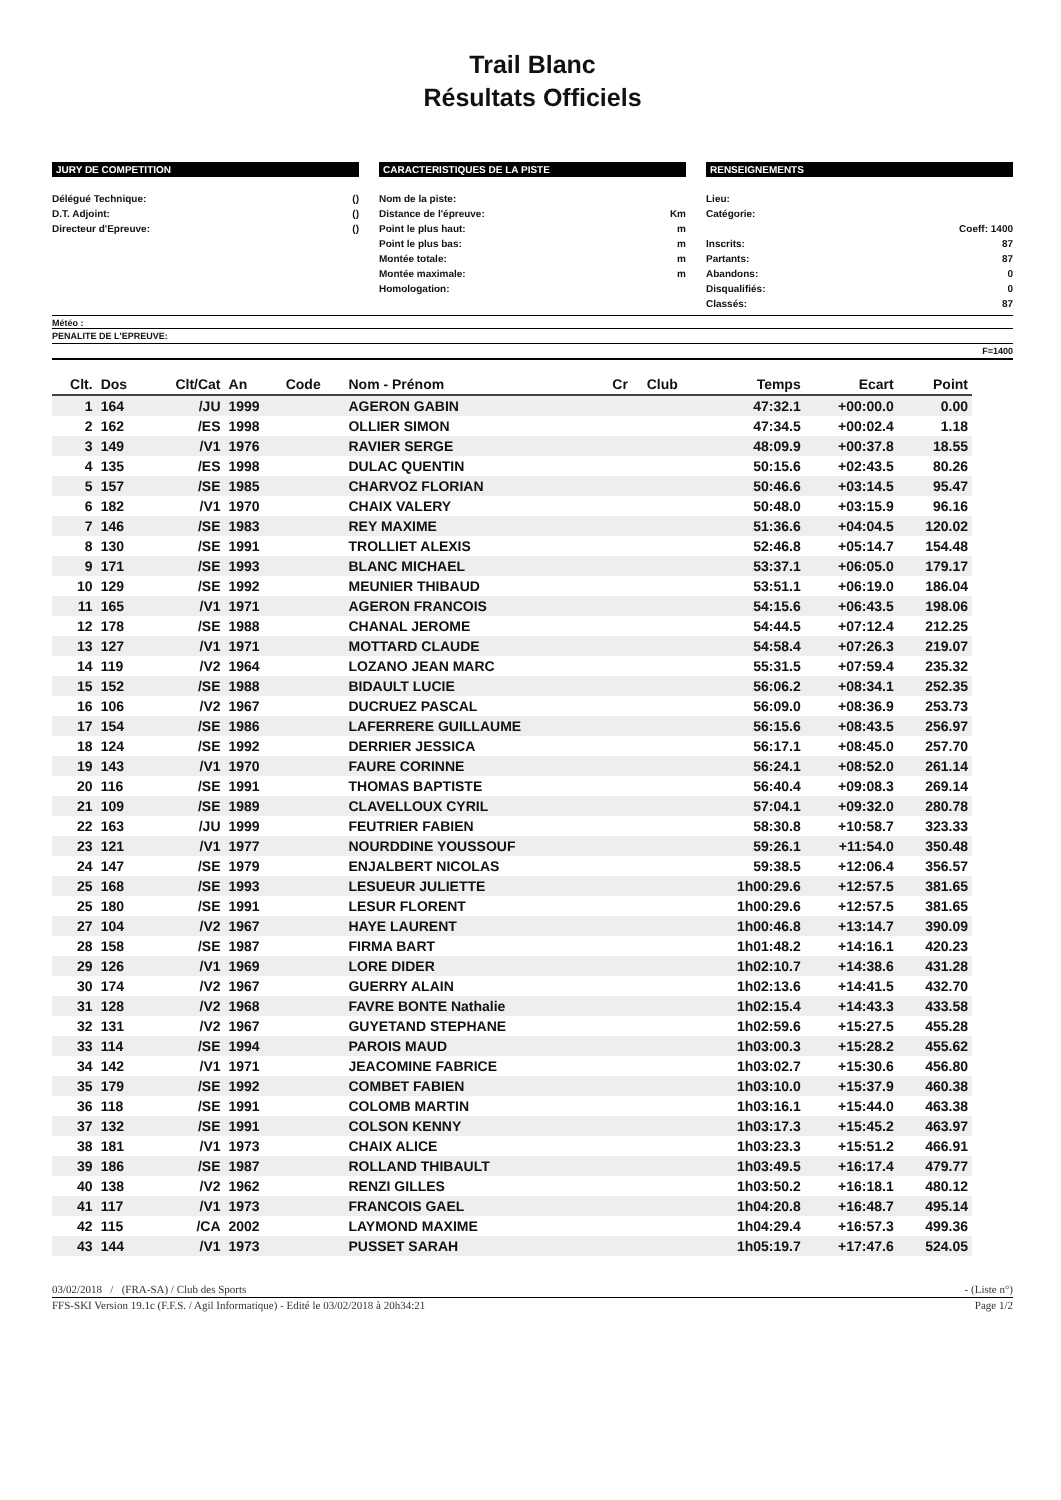Trail Blanc
Résultats Officiels
JURY DE COMPETITION
Délégué Technique: ()
D.T. Adjoint: ()
Directeur d'Epreuve: ()
CARACTERISTIQUES DE LA PISTE
Nom de la piste:
Distance de l'épreuve: Km
Point le plus haut: m
Point le plus bas: m
Montée totale: m
Montée maximale: m
Homologation:
RENSEIGNEMENTS
Lieu:
Catégorie:
Coeff: 1400
Inscrits: 87
Partants: 87
Abandons: 0
Disqualifiés: 0
Classés: 87
Météo :
PENALITE DE L'EPREUVE:
F=1400
| Clt. | Dos | Clt/Cat | An | Code | Nom - Prénom | Cr | Club | Temps | Ecart | Point |
| --- | --- | --- | --- | --- | --- | --- | --- | --- | --- | --- |
| 1 | 164 | /JU | 1999 | | AGERON GABIN | | | 47:32.1 | +00:00.0 | 0.00 |
| 2 | 162 | /ES | 1998 | | OLLIER SIMON | | | 47:34.5 | +00:02.4 | 1.18 |
| 3 | 149 | /V1 | 1976 | | RAVIER SERGE | | | 48:09.9 | +00:37.8 | 18.55 |
| 4 | 135 | /ES | 1998 | | DULAC QUENTIN | | | 50:15.6 | +02:43.5 | 80.26 |
| 5 | 157 | /SE | 1985 | | CHARVOZ FLORIAN | | | 50:46.6 | +03:14.5 | 95.47 |
| 6 | 182 | /V1 | 1970 | | CHAIX VALERY | | | 50:48.0 | +03:15.9 | 96.16 |
| 7 | 146 | /SE | 1983 | | REY MAXIME | | | 51:36.6 | +04:04.5 | 120.02 |
| 8 | 130 | /SE | 1991 | | TROLLIET ALEXIS | | | 52:46.8 | +05:14.7 | 154.48 |
| 9 | 171 | /SE | 1993 | | BLANC MICHAEL | | | 53:37.1 | +06:05.0 | 179.17 |
| 10 | 129 | /SE | 1992 | | MEUNIER THIBAUD | | | 53:51.1 | +06:19.0 | 186.04 |
| 11 | 165 | /V1 | 1971 | | AGERON FRANCOIS | | | 54:15.6 | +06:43.5 | 198.06 |
| 12 | 178 | /SE | 1988 | | CHANAL JEROME | | | 54:44.5 | +07:12.4 | 212.25 |
| 13 | 127 | /V1 | 1971 | | MOTTARD CLAUDE | | | 54:58.4 | +07:26.3 | 219.07 |
| 14 | 119 | /V2 | 1964 | | LOZANO JEAN MARC | | | 55:31.5 | +07:59.4 | 235.32 |
| 15 | 152 | /SE | 1988 | | BIDAULT LUCIE | | | 56:06.2 | +08:34.1 | 252.35 |
| 16 | 106 | /V2 | 1967 | | DUCRUEZ PASCAL | | | 56:09.0 | +08:36.9 | 253.73 |
| 17 | 154 | /SE | 1986 | | LAFERRERE GUILLAUME | | | 56:15.6 | +08:43.5 | 256.97 |
| 18 | 124 | /SE | 1992 | | DERRIER JESSICA | | | 56:17.1 | +08:45.0 | 257.70 |
| 19 | 143 | /V1 | 1970 | | FAURE CORINNE | | | 56:24.1 | +08:52.0 | 261.14 |
| 20 | 116 | /SE | 1991 | | THOMAS BAPTISTE | | | 56:40.4 | +09:08.3 | 269.14 |
| 21 | 109 | /SE | 1989 | | CLAVELLOUX CYRIL | | | 57:04.1 | +09:32.0 | 280.78 |
| 22 | 163 | /JU | 1999 | | FEUTRIER FABIEN | | | 58:30.8 | +10:58.7 | 323.33 |
| 23 | 121 | /V1 | 1977 | | NOURDDINE YOUSSOUF | | | 59:26.1 | +11:54.0 | 350.48 |
| 24 | 147 | /SE | 1979 | | ENJALBERT NICOLAS | | | 59:38.5 | +12:06.4 | 356.57 |
| 25 | 168 | /SE | 1993 | | LESUEUR JULIETTE | | | 1h00:29.6 | +12:57.5 | 381.65 |
| 25 | 180 | /SE | 1991 | | LESUR FLORENT | | | 1h00:29.6 | +12:57.5 | 381.65 |
| 27 | 104 | /V2 | 1967 | | HAYE LAURENT | | | 1h00:46.8 | +13:14.7 | 390.09 |
| 28 | 158 | /SE | 1987 | | FIRMA BART | | | 1h01:48.2 | +14:16.1 | 420.23 |
| 29 | 126 | /V1 | 1969 | | LORE DIDER | | | 1h02:10.7 | +14:38.6 | 431.28 |
| 30 | 174 | /V2 | 1967 | | GUERRY ALAIN | | | 1h02:13.6 | +14:41.5 | 432.70 |
| 31 | 128 | /V2 | 1968 | | FAVRE BONTE Nathalie | | | 1h02:15.4 | +14:43.3 | 433.58 |
| 32 | 131 | /V2 | 1967 | | GUYETAND STEPHANE | | | 1h02:59.6 | +15:27.5 | 455.28 |
| 33 | 114 | /SE | 1994 | | PAROIS MAUD | | | 1h03:00.3 | +15:28.2 | 455.62 |
| 34 | 142 | /V1 | 1971 | | JEACOMINE FABRICE | | | 1h03:02.7 | +15:30.6 | 456.80 |
| 35 | 179 | /SE | 1992 | | COMBET FABIEN | | | 1h03:10.0 | +15:37.9 | 460.38 |
| 36 | 118 | /SE | 1991 | | COLOMB MARTIN | | | 1h03:16.1 | +15:44.0 | 463.38 |
| 37 | 132 | /SE | 1991 | | COLSON KENNY | | | 1h03:17.3 | +15:45.2 | 463.97 |
| 38 | 181 | /V1 | 1973 | | CHAIX ALICE | | | 1h03:23.3 | +15:51.2 | 466.91 |
| 39 | 186 | /SE | 1987 | | ROLLAND THIBAULT | | | 1h03:49.5 | +16:17.4 | 479.77 |
| 40 | 138 | /V2 | 1962 | | RENZI GILLES | | | 1h03:50.2 | +16:18.1 | 480.12 |
| 41 | 117 | /V1 | 1973 | | FRANCOIS GAEL | | | 1h04:20.8 | +16:48.7 | 495.14 |
| 42 | 115 | /CA | 2002 | | LAYMOND MAXIME | | | 1h04:29.4 | +16:57.3 | 499.36 |
| 43 | 144 | /V1 | 1973 | | PUSSET SARAH | | | 1h05:19.7 | +17:47.6 | 524.05 |
03/02/2018 / (FRA-SA) / Club des Sports - (Liste n°)
FFS-SKI Version 19.1c (F.F.S. / Agil Informatique) - Edité le 03/02/2018 à 20h34:21 Page 1/2